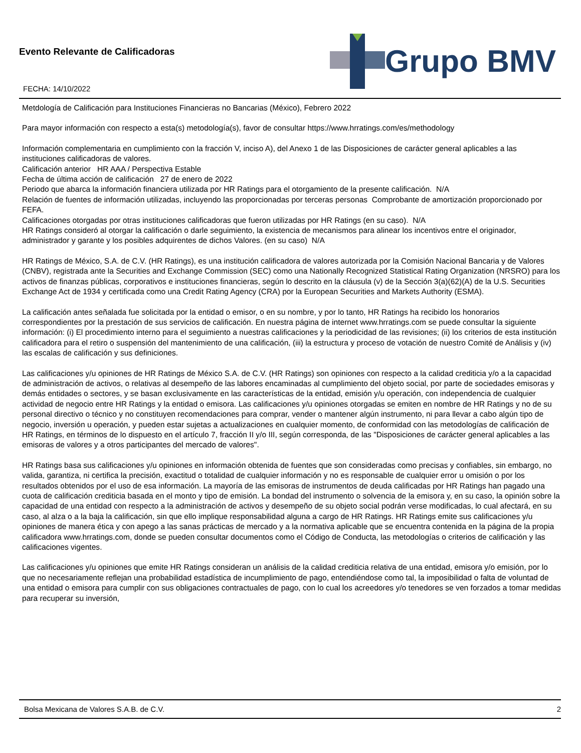Evento Relevante de Calificadoras
FECHA: 14/10/2022
Grupo BMV
Metdología de Calificación para Instituciones Financieras no Bancarias (México), Febrero 2022
Para mayor información con respecto a esta(s) metodología(s), favor de consultar https://www.hrratings.com/es/methodology
Información complementaria en cumplimiento con la fracción V, inciso A), del Anexo 1 de las Disposiciones de carácter general aplicables a las instituciones calificadoras de valores.
Calificación anterior HR AAA / Perspectiva Estable
Fecha de última acción de calificación 27 de enero de 2022
Periodo que abarca la información financiera utilizada por HR Ratings para el otorgamiento de la presente calificación. N/A
Relación de fuentes de información utilizadas, incluyendo las proporcionadas por terceras personas Comprobante de amortización proporcionado por FEFA.
Calificaciones otorgadas por otras instituciones calificadoras que fueron utilizadas por HR Ratings (en su caso). N/A
HR Ratings consideró al otorgar la calificación o darle seguimiento, la existencia de mecanismos para alinear los incentivos entre el originador, administrador y garante y los posibles adquirentes de dichos Valores. (en su caso) N/A
HR Ratings de México, S.A. de C.V. (HR Ratings), es una institución calificadora de valores autorizada por la Comisión Nacional Bancaria y de Valores (CNBV), registrada ante la Securities and Exchange Commission (SEC) como una Nationally Recognized Statistical Rating Organization (NRSRO) para los activos de finanzas públicas, corporativos e instituciones financieras, según lo descrito en la cláusula (v) de la Sección 3(a)(62)(A) de la U.S. Securities Exchange Act de 1934 y certificada como una Credit Rating Agency (CRA) por la European Securities and Markets Authority (ESMA).
La calificación antes señalada fue solicitada por la entidad o emisor, o en su nombre, y por lo tanto, HR Ratings ha recibido los honorarios correspondientes por la prestación de sus servicios de calificación. En nuestra página de internet www.hrratings.com se puede consultar la siguiente información: (i) El procedimiento interno para el seguimiento a nuestras calificaciones y la periodicidad de las revisiones; (ii) los criterios de esta institución calificadora para el retiro o suspensión del mantenimiento de una calificación, (iii) la estructura y proceso de votación de nuestro Comité de Análisis y (iv) las escalas de calificación y sus definiciones.
Las calificaciones y/u opiniones de HR Ratings de México S.A. de C.V. (HR Ratings) son opiniones con respecto a la calidad crediticia y/o a la capacidad de administración de activos, o relativas al desempeño de las labores encaminadas al cumplimiento del objeto social, por parte de sociedades emisoras y demás entidades o sectores, y se basan exclusivamente en las características de la entidad, emisión y/u operación, con independencia de cualquier actividad de negocio entre HR Ratings y la entidad o emisora. Las calificaciones y/u opiniones otorgadas se emiten en nombre de HR Ratings y no de su personal directivo o técnico y no constituyen recomendaciones para comprar, vender o mantener algún instrumento, ni para llevar a cabo algún tipo de negocio, inversión u operación, y pueden estar sujetas a actualizaciones en cualquier momento, de conformidad con las metodologías de calificación de HR Ratings, en términos de lo dispuesto en el artículo 7, fracción II y/o III, según corresponda, de las "Disposiciones de carácter general aplicables a las emisoras de valores y a otros participantes del mercado de valores".
HR Ratings basa sus calificaciones y/u opiniones en información obtenida de fuentes que son consideradas como precisas y confiables, sin embargo, no valida, garantiza, ni certifica la precisión, exactitud o totalidad de cualquier información y no es responsable de cualquier error u omisión o por los resultados obtenidos por el uso de esa información. La mayoría de las emisoras de instrumentos de deuda calificadas por HR Ratings han pagado una cuota de calificación crediticia basada en el monto y tipo de emisión. La bondad del instrumento o solvencia de la emisora y, en su caso, la opinión sobre la capacidad de una entidad con respecto a la administración de activos y desempeño de su objeto social podrán verse modificadas, lo cual afectará, en su caso, al alza o a la baja la calificación, sin que ello implique responsabilidad alguna a cargo de HR Ratings. HR Ratings emite sus calificaciones y/u opiniones de manera ética y con apego a las sanas prácticas de mercado y a la normativa aplicable que se encuentra contenida en la página de la propia calificadora www.hrratings.com, donde se pueden consultar documentos como el Código de Conducta, las metodologías o criterios de calificación y las calificaciones vigentes.
Las calificaciones y/u opiniones que emite HR Ratings consideran un análisis de la calidad crediticia relativa de una entidad, emisora y/o emisión, por lo que no necesariamente reflejan una probabilidad estadística de incumplimiento de pago, entendiéndose como tal, la imposibilidad o falta de voluntad de una entidad o emisora para cumplir con sus obligaciones contractuales de pago, con lo cual los acreedores y/o tenedores se ven forzados a tomar medidas para recuperar su inversión,
Bolsa Mexicana de Valores S.A.B. de C.V. 2